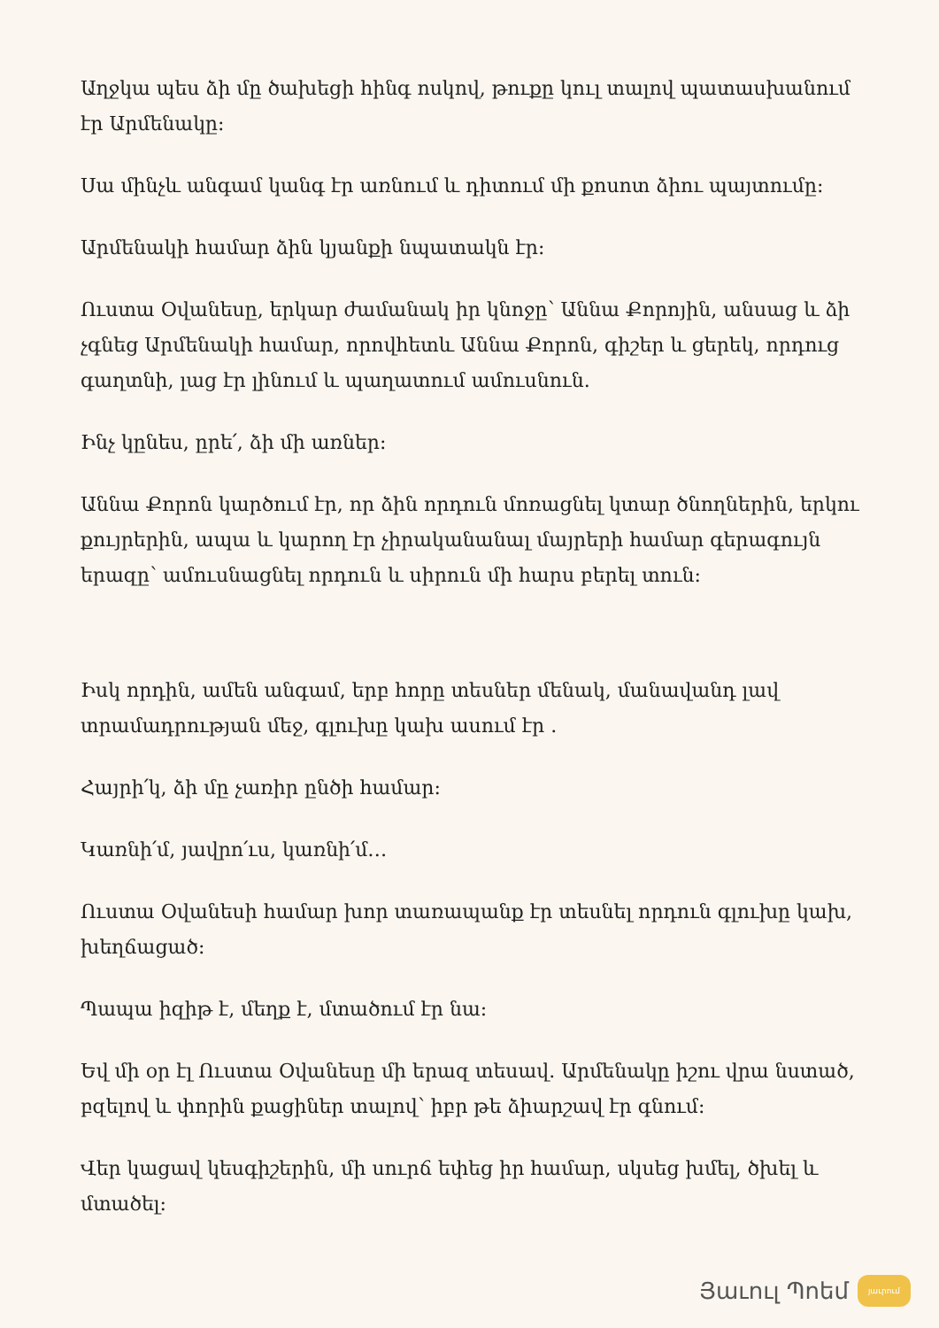Աղջկա պես ձի մը ծախեցի հինգ ոսկով, թուքը կուլ տալով պատասխանում էր Արմենակը:
Սա մինչև անգամ կանգ էր առնում և դիտում մի քոսոտ ձիու պայտումը:
Արմենակի համար ձին կյանքի նպատակն էր:
Ուստա Օվանեսը, երկար ժամանակ իր կնոջը՝ Աննա Քորոյին, անսաց և ձի չգնեց Արմենակի համար, որովհետև Աննա Քորոն, գիշեր և ցերեկ, որդուց գաղտնի, լաց էր լինում և պաղատում ամուսնուն.
Ինչ կընես, ըրե՛, ձի մի առներ:
Աննա Քորոն կարծում էր, որ ձին որդուն մոռացնել կտար ծնողներին, երկու քույրերին, ապա և կարող էր չիրականանալ մայրերի համար գերագույն երազը՝ ամուսնացնել որդուն և սիրուն մի հարս բերել տուն:
Իսկ որդին, ամեն անգամ, երբ հորը տեսներ մենակ, մանավանդ լավ տրամադրության մեջ, գլուխը կախ ասում էր .
Հայրի՛կ, ձի մը չառիր ընծի համար:
Կառնի՛մ, յավրո՛ւս, կառնի՛մ…
Ուստա Օվանեսի համար խոր տառապանք էր տեսնել որդուն գլուխը կախ, խեղճացած:
Պապա իզիթ է, մեղք է, մտածում էր նա:
Եվ մի օր էլ Ուստա Օվանեսը մի երազ տեսավ. Արմենակը իշու վրա նստած, բզելով և փորին քացիներ տալով՝ իբր թե ձիարշավ էր գնում:
Վեր կացավ կեսգիշերին, մի սուրճ եփեց իր համար, սկսեց խմել, ծխել և մտածել:
Յաւուլ Պոեմ
յաւրում